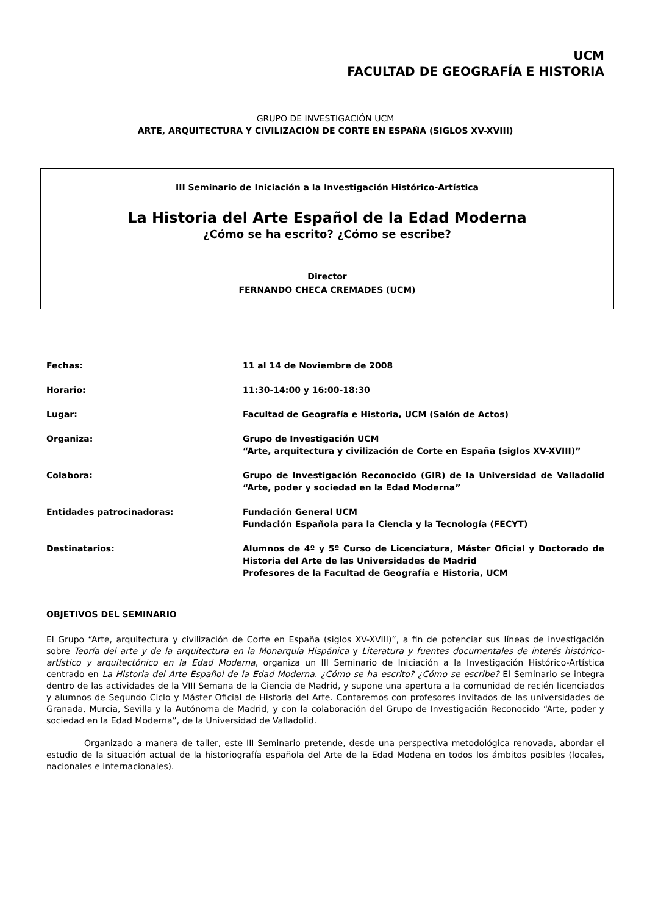UCM
FACULTAD DE GEOGRAFÍA E HISTORIA
GRUPO DE INVESTIGACIÓN UCM
ARTE, ARQUITECTURA Y CIVILIZACIÓN DE CORTE EN ESPAÑA (SIGLOS XV-XVIII)
III Seminario de Iniciación a la Investigación Histórico-Artística
La Historia del Arte Español de la Edad Moderna
¿Cómo se ha escrito? ¿Cómo se escribe?
Director
FERNANDO CHECA CREMADES (UCM)
| Fechas: | 11 al 14 de Noviembre de 2008 |
| Horario: | 11:30-14:00 y 16:00-18:30 |
| Lugar: | Facultad de Geografía e Historia, UCM (Salón de Actos) |
| Organiza: | Grupo de Investigación UCM “Arte, arquitectura y civilización de Corte en España (siglos XV-XVIII)” |
| Colabora: | Grupo de Investigación Reconocido (GIR) de la Universidad de Valladolid “Arte, poder y sociedad en la Edad Moderna” |
| Entidades patrocinadoras: | Fundación General UCM Fundación Española para la Ciencia y la Tecnología (FECYT) |
| Destinatarios: | Alumnos de 4º y 5º Curso de Licenciatura, Máster Oficial y Doctorado de Historia del Arte de las Universidades de Madrid Profesores de la Facultad de Geografía e Historia, UCM |
OBJETIVOS DEL SEMINARIO
El Grupo “Arte, arquitectura y civilización de Corte en España (siglos XV-XVIII)”, a fin de potenciar sus líneas de investigación sobre Teoría del arte y de la arquitectura en la Monarquía Hispánica y Literatura y fuentes documentales de interés histórico-artístico y arquitectónico en la Edad Moderna, organiza un III Seminario de Iniciación a la Investigación Histórico-Artística centrado en La Historia del Arte Español de la Edad Moderna. ¿Cómo se ha escrito? ¿Cómo se escribe? El Seminario se integra dentro de las actividades de la VIII Semana de la Ciencia de Madrid, y supone una apertura a la comunidad de recién licenciados y alumnos de Segundo Ciclo y Máster Oficial de Historia del Arte. Contaremos con profesores invitados de las universidades de Granada, Murcia, Sevilla y la Autónoma de Madrid, y con la colaboración del Grupo de Investigación Reconocido “Arte, poder y sociedad en la Edad Moderna”, de la Universidad de Valladolid.
Organizado a manera de taller, este III Seminario pretende, desde una perspectiva metodológica renovada, abordar el estudio de la situación actual de la historiografía española del Arte de la Edad Modena en todos los ámbitos posibles (locales, nacionales e internacionales).